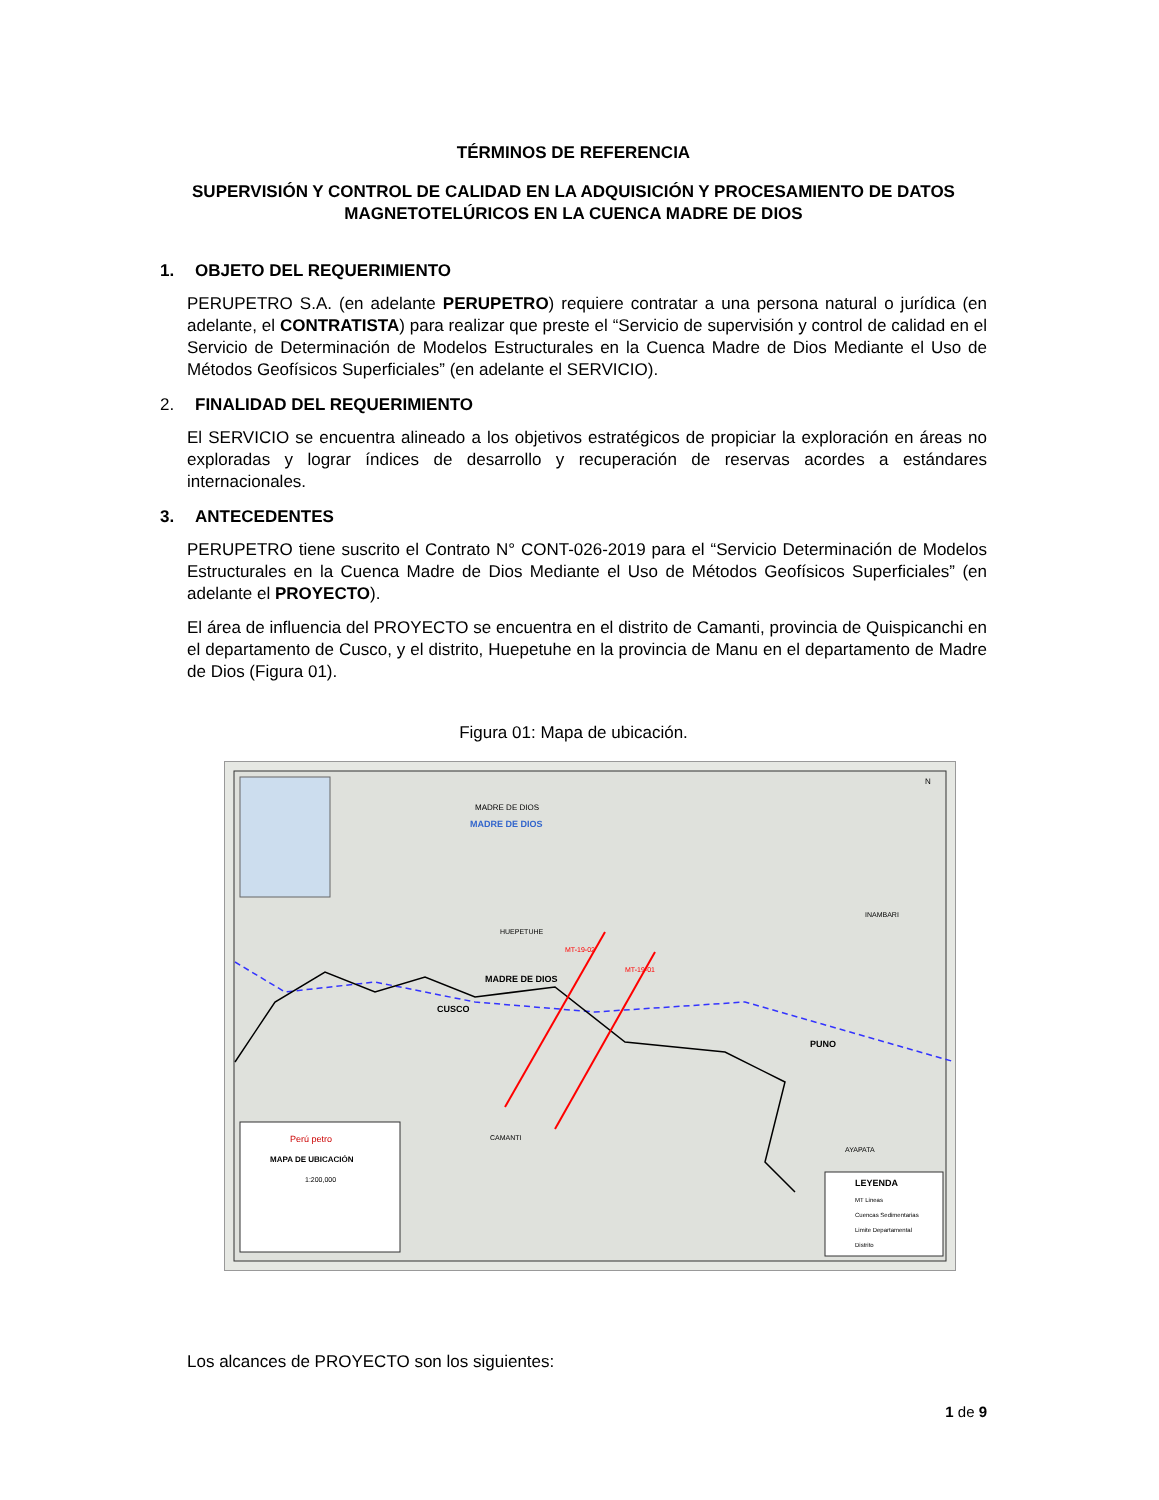TÉRMINOS DE REFERENCIA
SUPERVISIÓN Y CONTROL DE CALIDAD EN LA ADQUISICIÓN Y PROCESAMIENTO DE DATOS MAGNETOTELÚRICOS EN LA CUENCA MADRE DE DIOS
1. OBJETO DEL REQUERIMIENTO
PERUPETRO S.A. (en adelante PERUPETRO) requiere contratar a una persona natural o jurídica (en adelante, el CONTRATISTA) para realizar que preste el “Servicio de supervisión y control de calidad en el Servicio de Determinación de Modelos Estructurales en la Cuenca Madre de Dios Mediante el Uso de Métodos Geofísicos Superficiales” (en adelante el SERVICIO).
2. FINALIDAD DEL REQUERIMIENTO
El SERVICIO se encuentra alineado a los objetivos estratégicos de propiciar la exploración en áreas no exploradas y lograr índices de desarrollo y recuperación de reservas acordes a estándares internacionales.
3. ANTECEDENTES
PERUPETRO tiene suscrito el Contrato N° CONT-026-2019 para el “Servicio Determinación de Modelos Estructurales en la Cuenca Madre de Dios Mediante el Uso de Métodos Geofísicos Superficiales” (en adelante el PROYECTO).
El área de influencia del PROYECTO se encuentra en el distrito de Camanti, provincia de Quispicanchi en el departamento de Cusco, y el distrito, Huepetuhe en la provincia de Manu en el departamento de Madre de Dios (Figura 01).
Figura 01: Mapa de ubicación.
MADRE DE DIOS
MADRE DE DIOS
HUEPETUHE
INAMBARI
MADRE DE DIOS
CUSCO
PUNO
CAMANTI
AYAPATA
MT-19-02
MT-19-01
N
Perú petro
MAPA DE UBICACIÓN
1:200,000
LEYENDA
MT Lineas
Cuencas Sedimentarias
Limite Departamental
Distrito
Los alcances de PROYECTO son los siguientes:
1 de 9